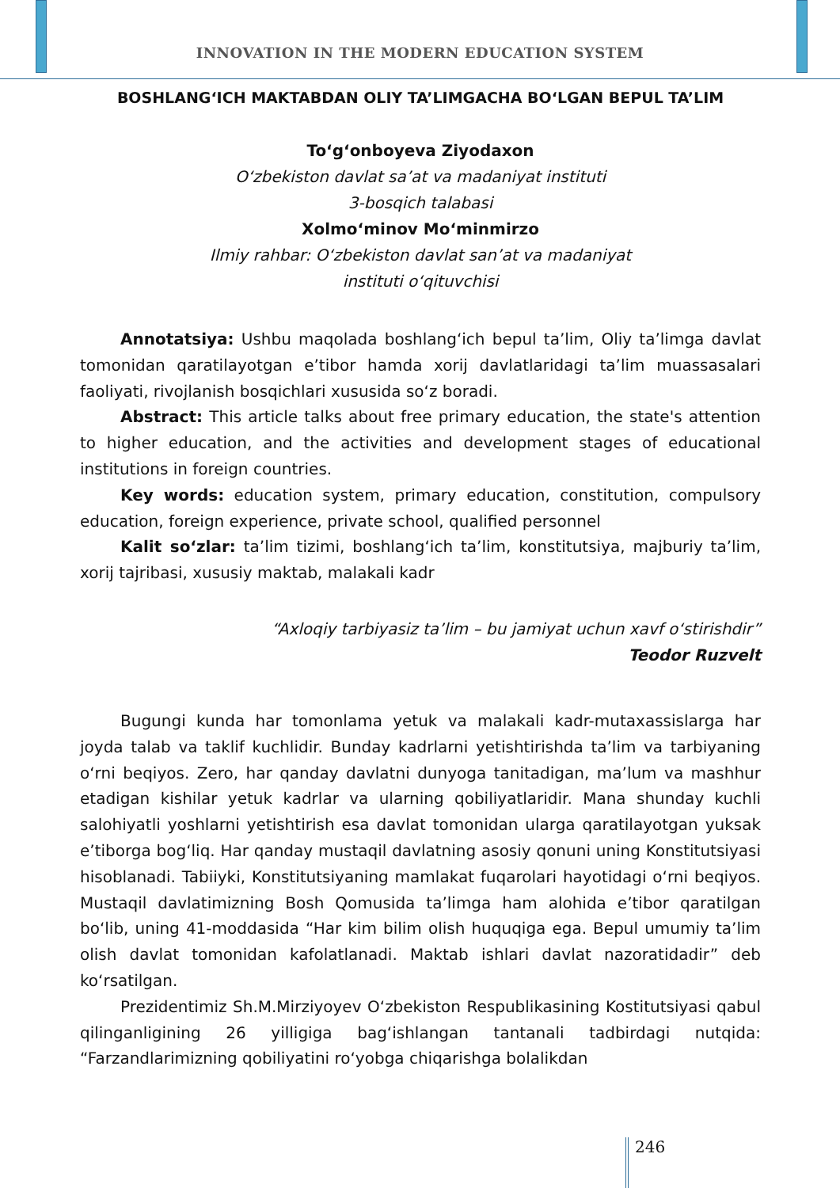INNOVATION IN THE MODERN EDUCATION SYSTEM
BOSHLANG‘ICH MAKTABDAN OLIY TA’LIMGACHA BO‘LGAN BEPUL TA’LIM
To‘g‘onboyeva Ziyodaxon
O‘zbekiston davlat sa’at va madaniyat instituti
3-bosqich talabasi
Xolmo‘minov Mo‘minmirzo
Ilmiy rahbar: O‘zbekiston davlat san’at va madaniyat
instituti o‘qituvchisi
Annotatsiya: Ushbu maqolada boshlang‘ich bepul ta’lim, Oliy ta’limga davlat tomonidan qaratilayotgan e’tibor hamda xorij davlatlaridagi ta’lim muassasalari faoliyati, rivojlanish bosqichlari xususida so‘z boradi.
Abstract: This article talks about free primary education, the state's attention to higher education, and the activities and development stages of educational institutions in foreign countries.
Key words: education system, primary education, constitution, compulsory education, foreign experience, private school, qualified personnel
Kalit so‘zlar: ta’lim tizimi, boshlang‘ich ta’lim, konstitutsiya, majburiy ta’lim, xorij tajribasi, xususiy maktab, malakali kadr
“Axloqiy tarbiyasiz ta’lim – bu jamiyat uchun xavf o‘stirishdir”
Teodor Ruzvelt
Bugungi kunda har tomonlama yetuk va malakali kadr-mutaxassislarga har joyda talab va taklif kuchlidir. Bunday kadrlarni yetishtirishda ta’lim va tarbiyaning o‘rni beqiyos. Zero, har qanday davlatni dunyoga tanitadigan, ma’lum va mashhur etadigan kishilar yetuk kadrlar va ularning qobiliyatlaridir. Mana shunday kuchli salohiyatli yoshlarni yetishtirish esa davlat tomonidan ularga qaratilayotgan yuksak e’tiborga bog‘liq. Har qanday mustaqil davlatning asosiy qonuni uning Konstitutsiyasi hisoblanadi. Tabiiyki, Konstitutsiyaning mamlakat fuqarolari hayotidagi o‘rni beqiyos. Mustaqil davlatimizning Bosh Qomusida ta’limga ham alohida e’tibor qaratilgan bo‘lib, uning 41-moddasida “Har kim bilim olish huquqiga ega. Bepul umumiy ta’lim olish davlat tomonidan kafolatlanadi. Maktab ishlari davlat nazoratidadir” deb ko‘rsatilgan.
Prezidentimiz Sh.M.Mirziyoyev O‘zbekiston Respublikasining Kostitutsiyasi qabul qilinganligining 26 yilligiga bag‘ishlangan tantanali tadbirdagi nutqida: “Farzandlarimizning qobiliyatini ro‘yobga chiqarishga bolalikdan
246